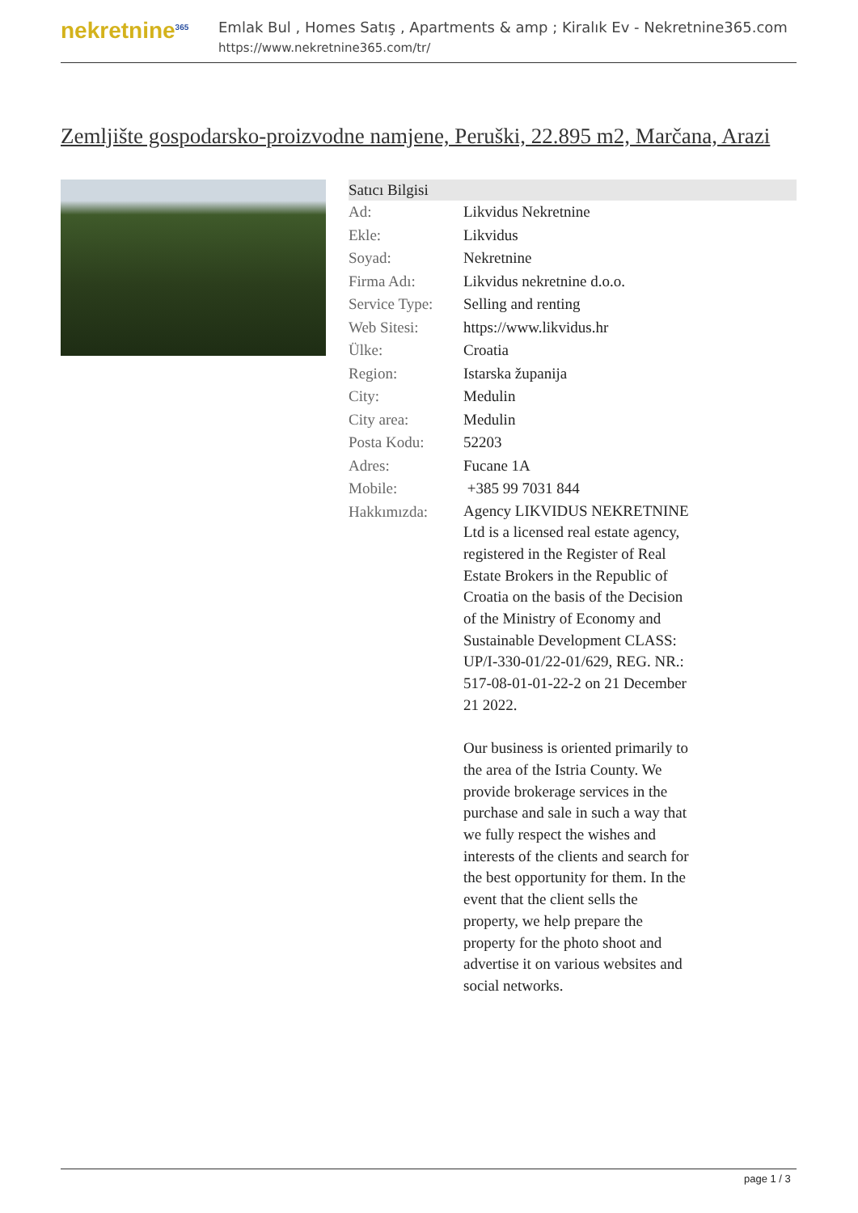nekretnine<sup>365</sup>
Emlak Bul , Homes Satış , Apartments & amp ; Kiralık Ev - Nekretnine365.com
https://www.nekretnine365.com/tr/
Zemljište gospodarsko-proizvodne namjene, Peruški, 22.895 m2, Marčana, Arazi
| Satıcı Bilgisi | | |
| --- | --- | --- |
| Ad: | Likvidus Nekretnine | |
| Ekle: | Likvidus | |
| Soyad: | Nekretnine | |
| Firma Adı: | Likvidus nekretnine d.o.o. | |
| Service Type: | Selling and renting | |
| Web Sitesi: | https://www.likvidus.hr | |
| Ülke: | Croatia | |
| Region: | Istarska županija | |
| City: | Medulin | |
| City area: | Medulin | |
| Posta Kodu: | 52203 | |
| Adres: | Fucane 1A | |
| Mobile: | +385 99 7031 844 | |
| Hakkımızda: | Agency LIKVIDUS NEKRETNINE Ltd is a licensed real estate agency, registered in the Register of Real Estate Brokers in the Republic of Croatia on the basis of the Decision of the Ministry of Economy and Sustainable Development CLASS: UP/I-330-01/22-01/629, REG. NR.: 517-08-01-01-22-2 on 21 December 21 2022. Our business is oriented primarily to the area of the Istria County. We provide brokerage services in the purchase and sale in such a way that we fully respect the wishes and interests of the clients and search for the best opportunity for them. In the event that the client sells the property, we help prepare the property for the photo shoot and advertise it on various websites and social networks. | |
page 1 / 3